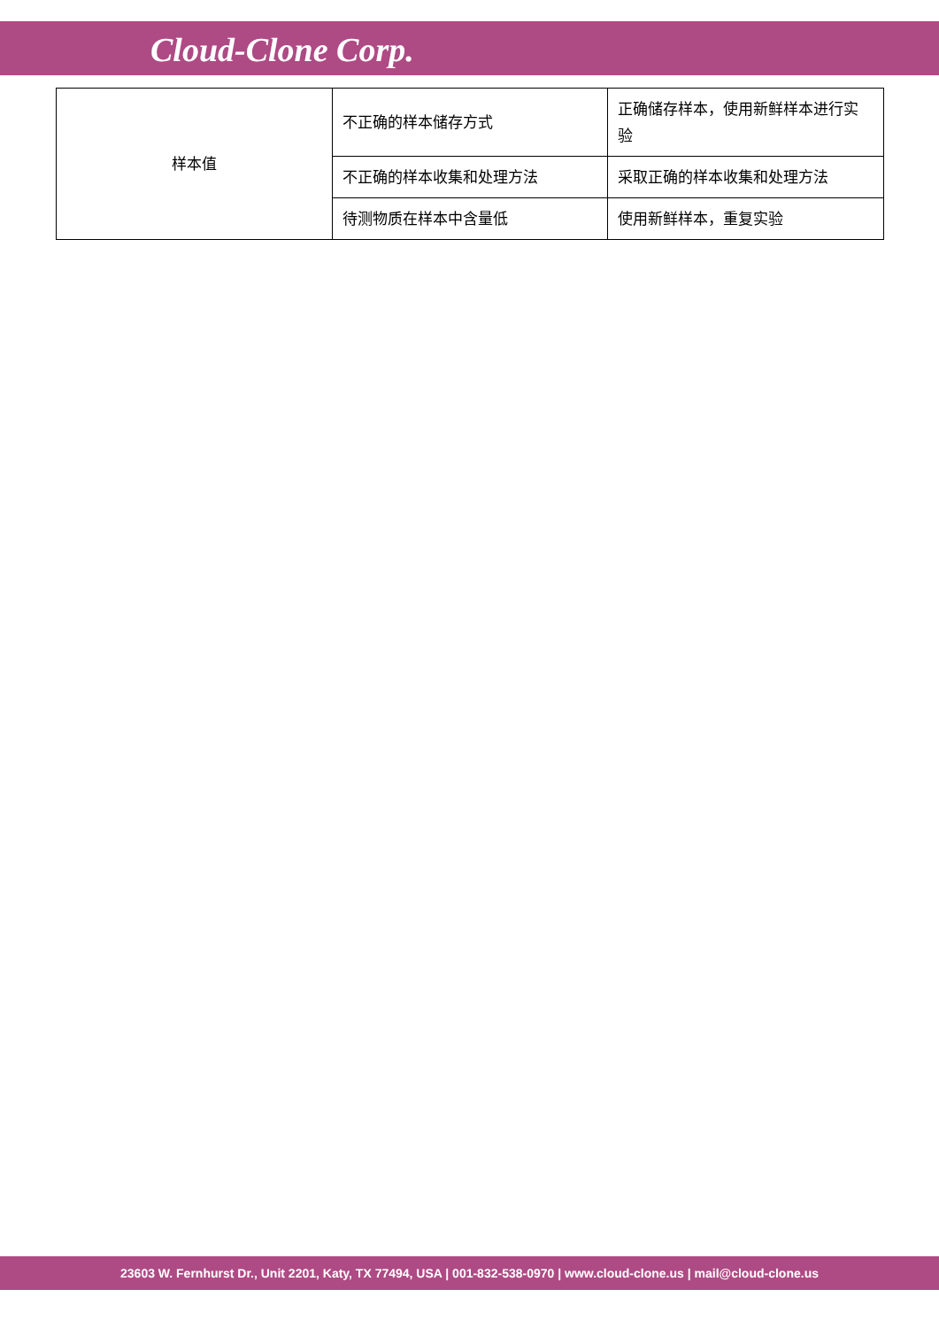Cloud-Clone Corp.
| 样本值 | 不正确的样本储存方式 | 正确储存样本，使用新鲜样本进行实验 |
| | 不正确的样本收集和处理方法 | 采取正确的样本收集和处理方法 |
| | 待测物质在样本中含量低 | 使用新鲜样本，重复实验 |
23603 W. Fernhurst Dr., Unit 2201, Katy, TX 77494, USA | 001-832-538-0970 | www.cloud-clone.us | mail@cloud-clone.us